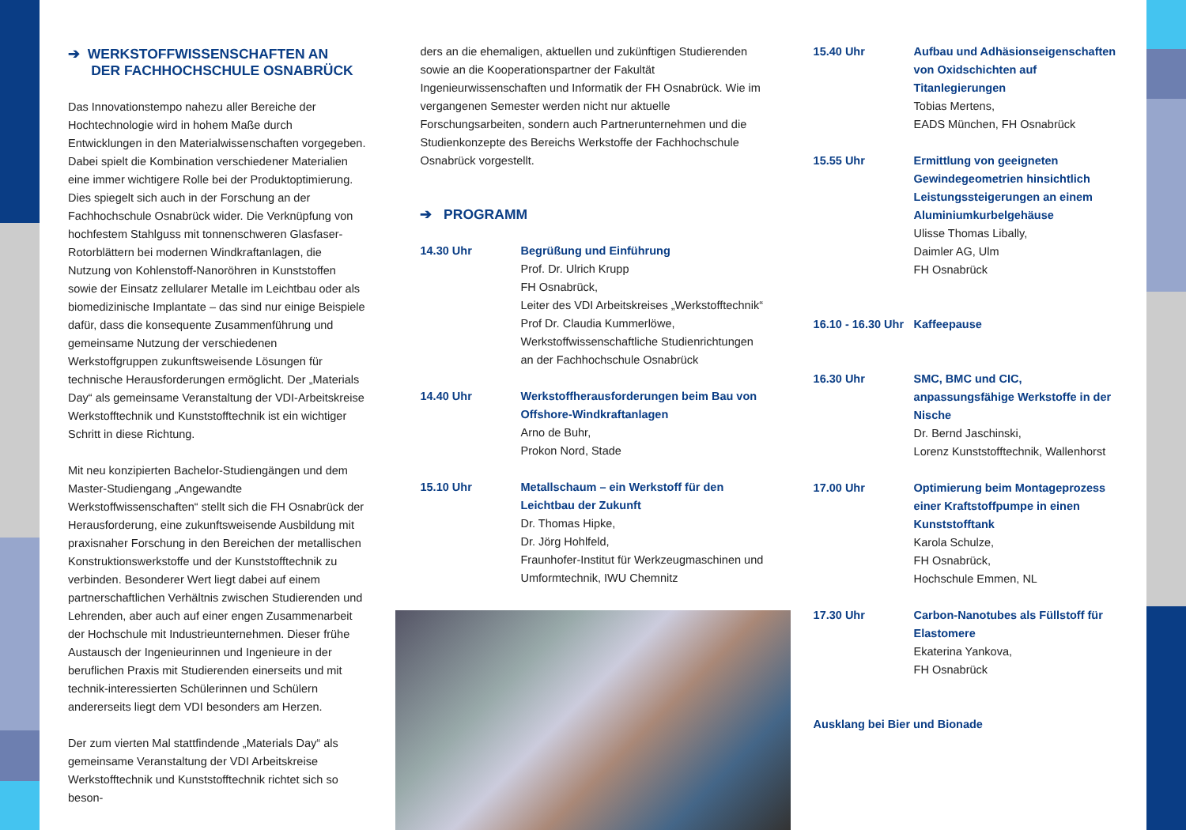➔ WERKSTOFFWISSENSCHAFTEN AN
DER FACHHOCHSCHULE OSNABRÜCK
Das Innovationstempo nahezu aller Bereiche der Hochtechnologie wird in hohem Maße durch Entwicklungen in den Materialwissenschaften vorgegeben. Dabei spielt die Kombination verschiedener Materialien eine immer wichtigere Rolle bei der Produktoptimierung. Dies spiegelt sich auch in der Forschung an der Fachhochschule Osnabrück wider. Die Verknüpfung von hochfestem Stahlguss mit tonnenschweren Glasfaser-Rotorblättern bei modernen Windkraftanlagen, die Nutzung von Kohlenstoff-Nanoröhren in Kunststoffen sowie der Einsatz zellularer Metalle im Leichtbau oder als biomedizinische Implantate – das sind nur einige Beispiele dafür, dass die konsequente Zusammenführung und gemeinsame Nutzung der verschiedenen Werkstoffgruppen zukunftsweisende Lösungen für technische Herausforderungen ermöglicht. Der „Materials Day“ als gemeinsame Veranstaltung der VDI-Arbeitskreise Werkstofftechnik und Kunststofftechnik ist ein wichtiger Schritt in diese Richtung.
Mit neu konzipierten Bachelor-Studiengängen und dem Master-Studiengang „Angewandte Werkstoffwissenschaften“ stellt sich die FH Osnabrück der Herausforderung, eine zukunftsweisende Ausbildung mit praxisnaher Forschung in den Bereichen der metallischen Konstruktionswerkstoffe und der Kunststofftechnik zu verbinden. Besonderer Wert liegt dabei auf einem partnerschaftlichen Verhältnis zwischen Studierenden und Lehrenden, aber auch auf einer engen Zusammenarbeit der Hochschule mit Industrieunternehmen. Dieser frühe Austausch der Ingenieurinnen und Ingenieure in der beruflichen Praxis mit Studierenden einerseits und mit technik-interessierten Schülerinnen und Schülern andererseits liegt dem VDI besonders am Herzen.
Der zum vierten Mal stattfindende „Materials Day“ als gemeinsame Veranstaltung der VDI Arbeitskreise Werkstofftechnik und Kunststofftechnik richtet sich so beson-
ders an die ehemaligen, aktuellen und zukünftigen Studierenden sowie an die Kooperationspartner der Fakultät Ingenieurwissenschaften und Informatik der FH Osnabrück. Wie im vergangenen Semester werden nicht nur aktuelle Forschungsarbeiten, sondern auch Partnerunternehmen und die Studienkonzepte des Bereichs Werkstoffe der Fachhochschule Osnabrück vorgestellt.
➔ PROGRAMM
14.30 Uhr Begrüßung und Einführung
Prof. Dr. Ulrich Krupp
FH Osnabrück,
Leiter des VDI Arbeitskreises „Werkstofftechnik“
Prof Dr. Claudia Kummerlöwe,
Werkstoffwissenschaftliche Studienrichtungen an der Fachhochschule Osnabrück
14.40 Uhr Werkstoffherausforderungen beim Bau von Offshore-Windkraftanlagen
Arno de Buhr,
Prokon Nord, Stade
15.10 Uhr Metallschaum – ein Werkstoff für den Leichtbau der Zukunft
Dr. Thomas Hipke,
Dr. Jörg Hohlfeld,
Fraunhofer-Institut für Werkzeugmaschinen und Umformtechnik, IWU Chemnitz
15.40 Uhr Aufbau und Adhäsionseigenschaften von Oxidschichten auf Titanlegierungen
Tobias Mertens,
EADS München, FH Osnabrück
15.55 Uhr Ermittlung von geeigneten Gewindegeometrien hinsichtlich Leistungssteigerungen an einem Aluminiumkurbelgehäuse
Ulisse Thomas Libally,
Daimler AG, Ulm
FH Osnabrück
16.10 - 16.30 Uhr
Kaffeepause
16.30 Uhr SMC, BMC und CIC, anpassungsfähige Werkstoffe in der Nische
Dr. Bernd Jaschinski,
Lorenz Kunststofftechnik, Wallenhorst
17.00 Uhr Optimierung beim Montageprozess einer Kraftstoffpumpe in einen Kunststofftank
Karola Schulze,
FH Osnabrück,
Hochschule Emmen, NL
17.30 Uhr Carbon-Nanotubes als Füllstoff für Elastomere
Ekaterina Yankova,
FH Osnabrück
Ausklang bei Bier und Bionade